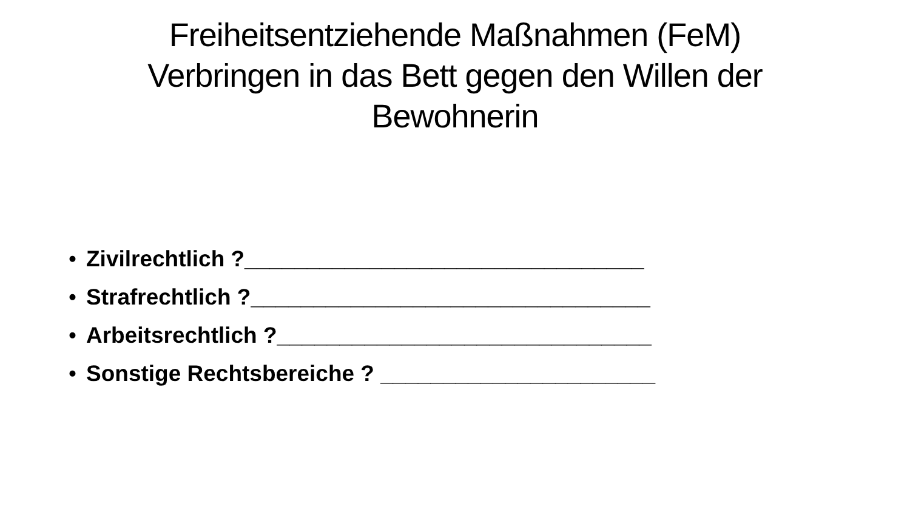Freiheitsentziehende Maßnahmen (FeM)
Verbringen in das Bett gegen den Willen der
Bewohnerin
• Zivilrechtlich ?________________________________
• Strafrechtlich ?________________________________
• Arbeitsrechtlich ?______________________________
• Sonstige Rechtsbereiche ? ______________________